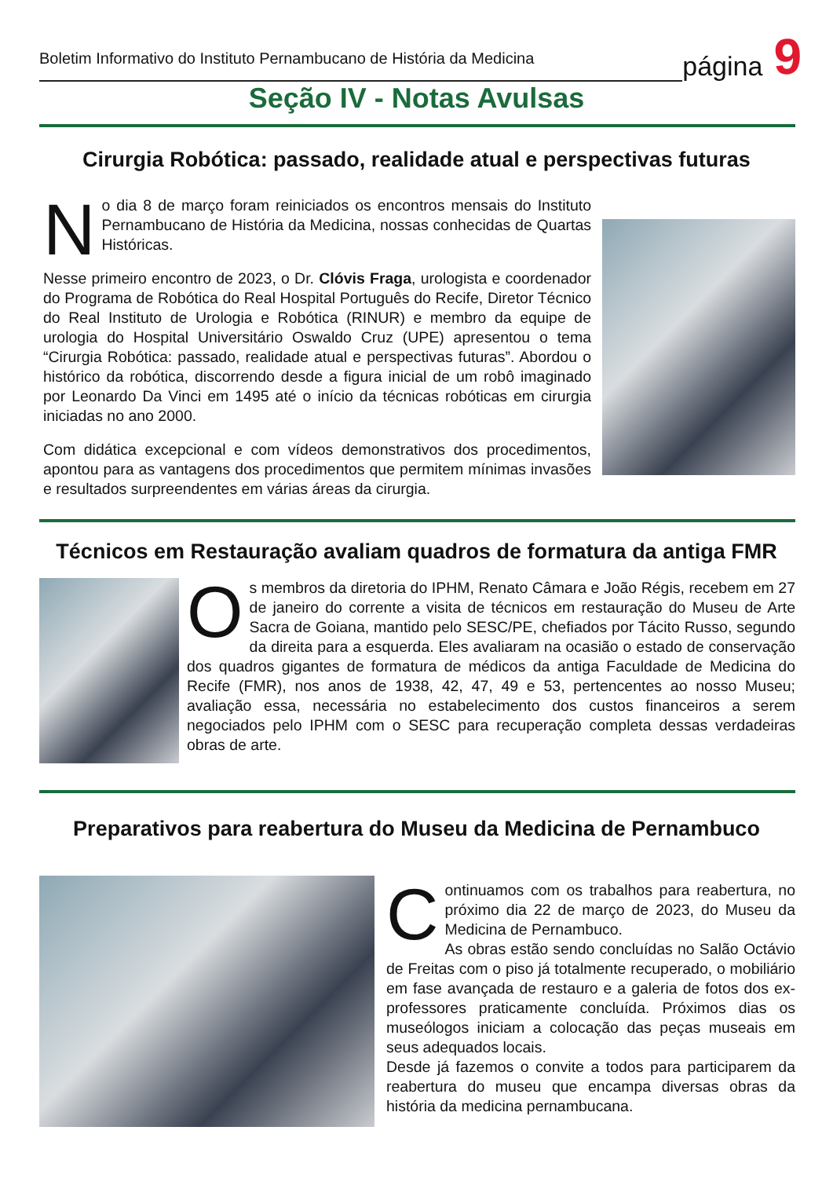Boletim Informativo do Instituto Pernambucano de História da Medicina
página
9
Seção IV - Notas Avulsas
Cirurgia Robótica: passado, realidade atual e perspectivas futuras
No dia 8 de março foram reiniciados os encontros mensais do Instituto Pernambucano de História da Medicina, nossas conhecidas de Quartas Históricas.
Nesse primeiro encontro de 2023, o Dr. Clóvis Fraga, urologista e coordenador do Programa de Robótica do Real Hospital Português do Recife, Diretor Técnico do Real Instituto de Urologia e Robótica (RINUR) e membro da equipe de urologia do Hospital Universitário Oswaldo Cruz (UPE) apresentou o tema “Cirurgia Robótica: passado, realidade atual e perspectivas futuras”. Abordou o histórico da robótica, discorrendo desde a figura inicial de um robô imaginado por Leonardo Da Vinci em 1495 até o início da técnicas robóticas em cirurgia iniciadas no ano 2000.
Com didática excepcional e com vídeos demonstrativos dos procedimentos, apontou para as vantagens dos procedimentos que permitem mínimas invasões e resultados surpreendentes em várias áreas da cirurgia.
Técnicos em Restauração avaliam quadros de formatura da antiga FMR
Os membros da diretoria do IPHM, Renato Câmara e João Régis, recebem em 27 de janeiro do corrente a visita de técnicos em restauração do Museu de Arte Sacra de Goiana, mantido pelo SESC/PE, chefiados por Tácito Russo, segundo da direita para a esquerda. Eles avaliaram na ocasião o estado de conservação dos quadros gigantes de formatura de médicos da antiga Faculdade de Medicina do Recife (FMR), nos anos de 1938, 42, 47, 49 e 53, pertencentes ao nosso Museu; avaliação essa, necessária no estabelecimento dos custos financeiros a serem negociados pelo IPHM com o SESC para recuperação completa dessas verdadeiras obras de arte.
Preparativos para reabertura do Museu da Medicina de Pernambuco
Continuamos com os trabalhos para reabertura, no próximo dia 22 de março de 2023, do Museu da Medicina de Pernambuco.
As obras estão sendo concluídas no Salão Octávio de Freitas com o piso já totalmente recuperado, o mobiliário em fase avançada de restauro e a galeria de fotos dos ex-professores praticamente concluída. Próximos dias os museólogos iniciam a colocação das peças museais em seus adequados locais.
Desde já fazemos o convite a todos para participarem da reabertura do museu que encampa diversas obras da história da medicina pernambucana.